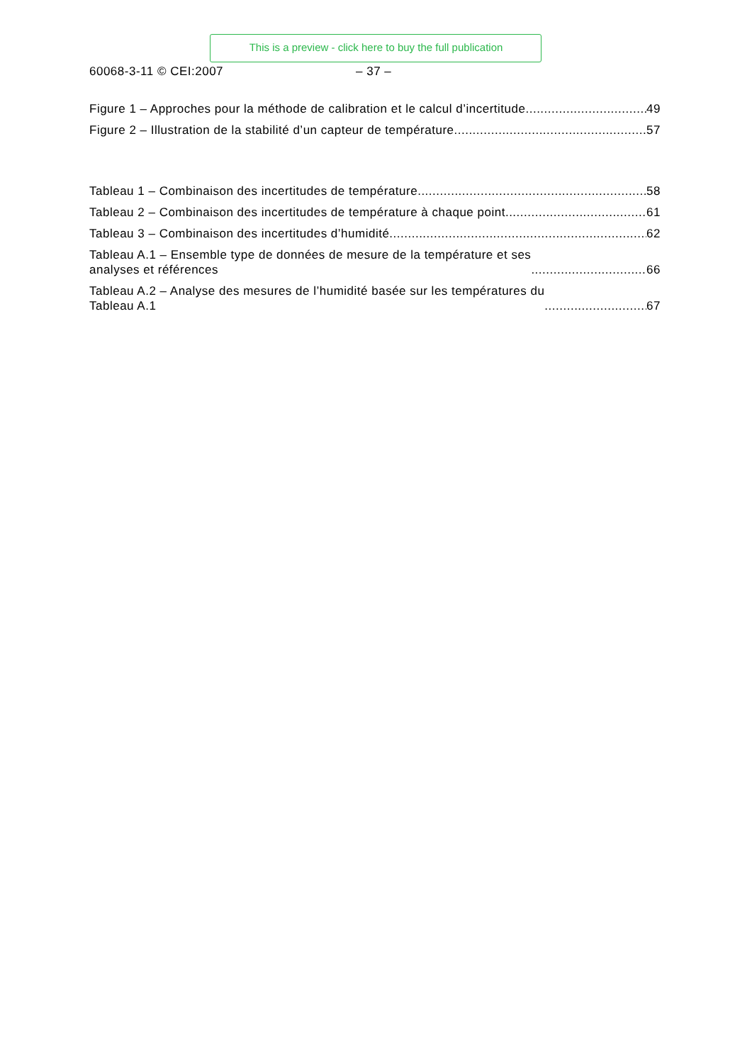This is a preview - click here to buy the full publication
60068-3-11 © CEI:2007 – 37 –
Figure 1 – Approches pour la méthode de calibration et le calcul d’incertitude 49
Figure 2 – Illustration de la stabilité d’un capteur de température 57
Tableau 1 – Combinaison des incertitudes de température 58
Tableau 2 – Combinaison des incertitudes de température à chaque point 61
Tableau 3 – Combinaison des incertitudes d’humidité 62
Tableau A.1 – Ensemble type de données de mesure de la température et ses
analyses et références 66
Tableau A.2 – Analyse des mesures de l’humidité basée sur les températures du
Tableau A.1 67